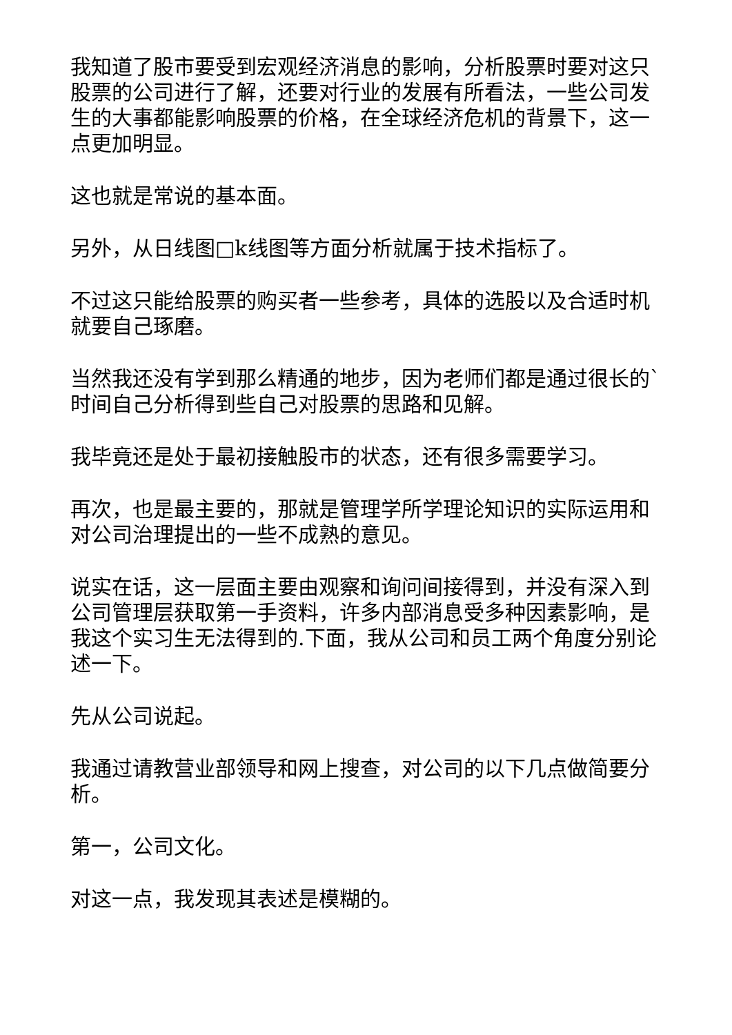我知道了股市要受到宏观经济消息的影响，分析股票时要对这只股票的公司进行了解，还要对行业的发展有所看法，一些公司发生的大事都能影响股票的价格，在全球经济危机的背景下，这一点更加明显。
这也就是常说的基本面。
另外，从日线图□k线图等方面分析就属于技术指标了。
不过这只能给股票的购买者一些参考，具体的选股以及合适时机就要自己琢磨。
当然我还没有学到那么精通的地步，因为老师们都是通过很长的`时间自己分析得到些自己对股票的思路和见解。
我毕竟还是处于最初接触股市的状态，还有很多需要学习。
再次，也是最主要的，那就是管理学所学理论知识的实际运用和对公司治理提出的一些不成熟的意见。
说实在话，这一层面主要由观察和询问间接得到，并没有深入到公司管理层获取第一手资料，许多内部消息受多种因素影响，是我这个实习生无法得到的.下面，我从公司和员工两个角度分别论述一下。
先从公司说起。
我通过请教营业部领导和网上搜查，对公司的以下几点做简要分析。
第一，公司文化。
对这一点，我发现其表述是模糊的。